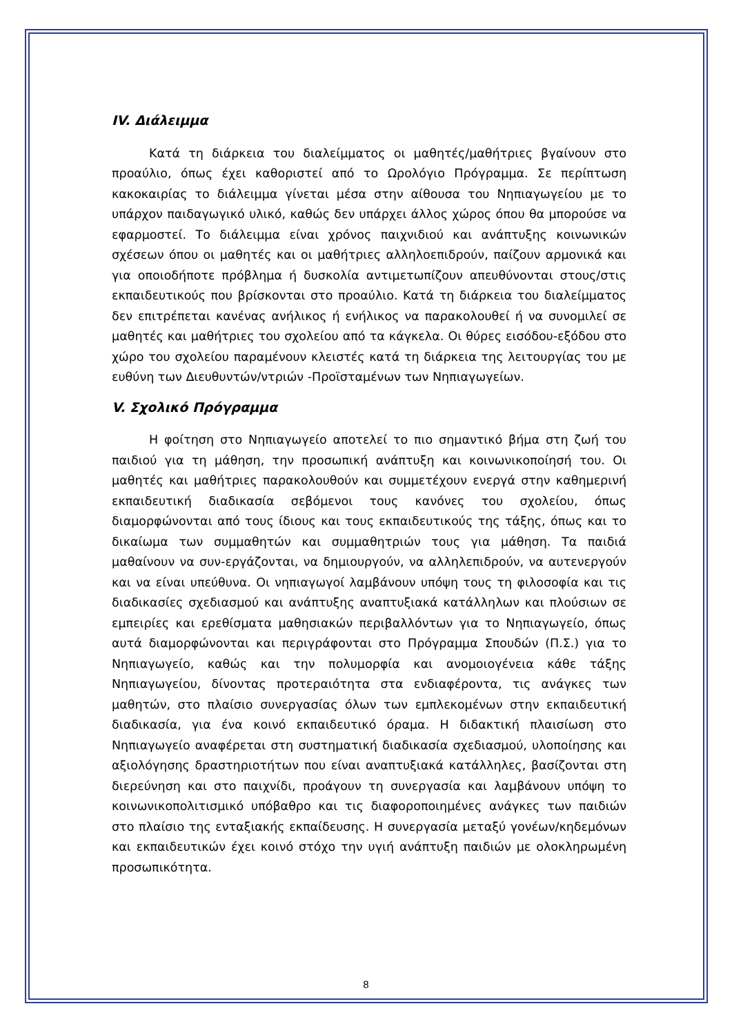IV. Διάλειμμα
Κατά τη διάρκεια του διαλείμματος οι μαθητές/μαθήτριες βγαίνουν στο προαύλιο, όπως έχει καθοριστεί από το Ωρολόγιο Πρόγραμμα. Σε περίπτωση κακοκαιρίας το διάλειμμα γίνεται μέσα στην αίθουσα του Νηπιαγωγείου με το υπάρχον παιδαγωγικό υλικό, καθώς δεν υπάρχει άλλος χώρος όπου θα μπορούσε να εφαρμοστεί. Το διάλειμμα είναι χρόνος παιχνιδιού και ανάπτυξης κοινωνικών σχέσεων όπου οι μαθητές και οι μαθήτριες αλληλοεπιδρούν, παίζουν αρμονικά και για οποιοδήποτε πρόβλημα ή δυσκολία αντιμετωπίζουν απευθύνονται στους/στις εκπαιδευτικούς που βρίσκονται στο προαύλιο. Κατά τη διάρκεια του διαλείμματος δεν επιτρέπεται κανένας ανήλικος ή ενήλικος να παρακολουθεί ή να συνομιλεί σε μαθητές και μαθήτριες του σχολείου από τα κάγκελα. Οι θύρες εισόδου-εξόδου στο χώρο του σχολείου παραμένουν κλειστές κατά τη διάρκεια της λειτουργίας του με ευθύνη των Διευθυντών/ντριών -Προϊσταμένων των Νηπιαγωγείων.
V. Σχολικό Πρόγραμμα
Η φοίτηση στο Νηπιαγωγείο αποτελεί το πιο σημαντικό βήμα στη ζωή του παιδιού για τη μάθηση, την προσωπική ανάπτυξη και κοινωνικοποίησή του. Οι μαθητές και μαθήτριες παρακολουθούν και συμμετέχουν ενεργά στην καθημερινή εκπαιδευτική διαδικασία σεβόμενοι τους κανόνες του σχολείου, όπως διαμορφώνονται από τους ίδιους και τους εκπαιδευτικούς της τάξης, όπως και το δικαίωμα των συμμαθητών και συμμαθητριών τους για μάθηση. Τα παιδιά μαθαίνουν να συν-εργάζονται, να δημιουργούν, να αλληλεπιδρούν, να αυτενεργούν και να είναι υπεύθυνα. Οι νηπιαγωγοί λαμβάνουν υπόψη τους τη φιλοσοφία και τις διαδικασίες σχεδιασμού και ανάπτυξης αναπτυξιακά κατάλληλων και πλούσιων σε εμπειρίες και ερεθίσματα μαθησιακών περιβαλλόντων για το Νηπιαγωγείο, όπως αυτά διαμορφώνονται και περιγράφονται στο Πρόγραμμα Σπουδών (Π.Σ.) για το Νηπιαγωγείο, καθώς και την πολυμορφία και ανομοιογένεια κάθε τάξης Νηπιαγωγείου, δίνοντας προτεραιότητα στα ενδιαφέροντα, τις ανάγκες των μαθητών, στο πλαίσιο συνεργασίας όλων των εμπλεκομένων στην εκπαιδευτική διαδικασία, για ένα κοινό εκπαιδευτικό όραμα. Η διδακτική πλαισίωση στο Νηπιαγωγείο αναφέρεται στη συστηματική διαδικασία σχεδιασμού, υλοποίησης και αξιολόγησης δραστηριοτήτων που είναι αναπτυξιακά κατάλληλες, βασίζονται στη διερεύνηση και στο παιχνίδι, προάγουν τη συνεργασία και λαμβάνουν υπόψη το κοινωνικοπολιτισμικό υπόβαθρο και τις διαφοροποιημένες ανάγκες των παιδιών στο πλαίσιο της ενταξιακής εκπαίδευσης. Η συνεργασία μεταξύ γονέων/κηδεμόνων και εκπαιδευτικών έχει κοινό στόχο την υγιή ανάπτυξη παιδιών με ολοκληρωμένη προσωπικότητα.
8